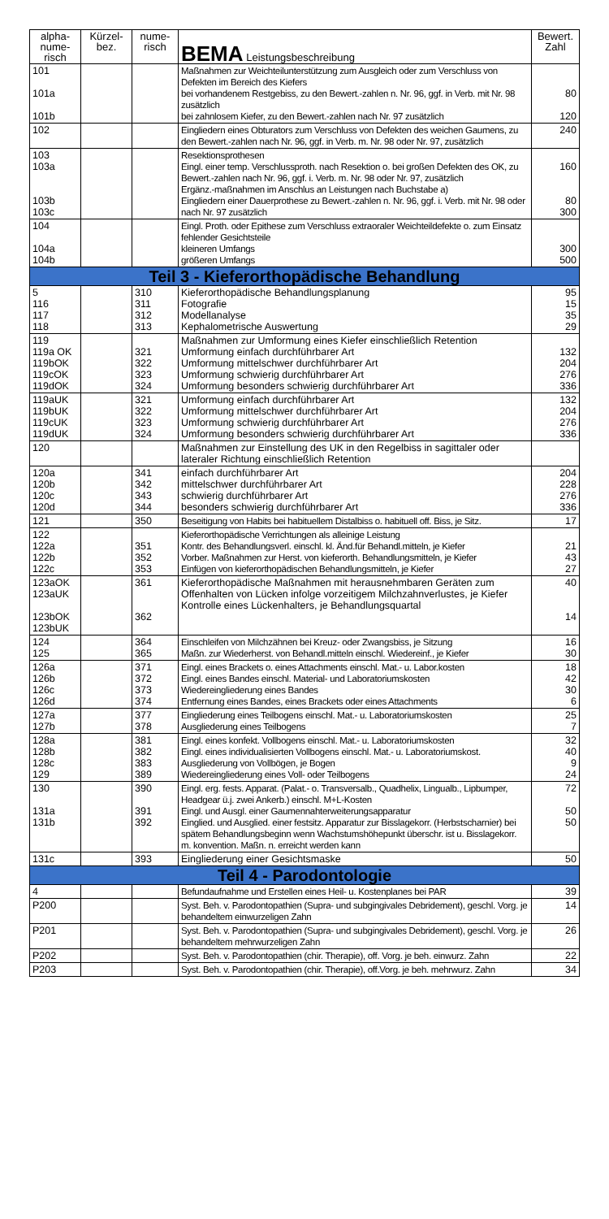| alpha- nume- risch | Kürzel- bez. | nume- risch | BEMA Leistungsbeschreibung | Bewert. Zahl |
| --- | --- | --- | --- | --- |
| 101 101a 101b | | | Maßnahmen zur Weichteilunterstützung zum Ausgleich oder zum Verschluss von Defekten im Bereich des Kiefers bei vorhandenem Restgebiss, zu den Bewert.-zahlen n. Nr. 96, ggf. in Verb. mit Nr. 98 zusätzlich bei zahnlosem Kiefer, zu den Bewert.-zahlen nach Nr. 97 zusätzlich | 80 120 |
| 102 | | | Eingliedern eines Obturators zum Verschluss von Defekten des weichen Gaumens, zu den Bewert.-zahlen nach Nr. 96, ggf. in Verb. m. Nr. 98 oder Nr. 97, zusätzlich | 240 |
| 103 103a 103b 103c | | | Resektionsprothesen Eingl. einer temp. Verschlussproth. nach Resektion o. bei großen Defekten des OK, zu Bewert.-zahlen nach Nr. 96, ggf. i. Verb. m. Nr. 98 oder Nr. 97, zusätzlich Ergänz.-maßnahmen im Anschlus an Leistungen nach Buchstabe a) Eingliedern einer Dauerprothese zu Bewert.-zahlen n. Nr. 96, ggf. i. Verb. mit Nr. 98 oder nach Nr. 97 zusätzlich | 160 80 300 |
| 104 104a 104b | | | Eingl. Proth. oder Epithese zum Verschluss extraoraler Weichteildefekte o. zum Einsatz fehlender Gesichtsteile kleineren Umfangs größeren Umfangs | 300 500 |
| Teil 3 - Kieferorthopädische Behandlung | | | | |
| 5 116 117 118 | | 310 311 312 313 | Kieferorthopädische Behandlungsplanung Fotografie Modellanalyse Kephalometrische Auswertung | 95 15 35 29 |
| 119 119a OK 119bOK 119cOK 119dOK | | 321 322 323 324 | Maßnahmen zur Umformung eines Kiefer einschließlich Retention Umformung einfach durchführbarer Art Umformung mittelschwer durchführbarer Art Umformung schwierig durchführbarer Art Umformung besonders schwierig durchführbarer Art | 132 204 276 336 |
| 119aUK 119bUK 119cUK 119dUK | | 321 322 323 324 | Umformung einfach durchführbarer Art Umformung mittelschwer durchführbarer Art Umformung schwierig durchführbarer Art Umformung besonders schwierig durchführbarer Art | 132 204 276 336 |
| 120 | | | Maßnahmen zur Einstellung des UK in den Regelbiss in sagittaler oder lateraler Richtung einschließlich Retention | |
| 120a 120b 120c 120d | | 341 342 343 344 | einfach durchführbarer Art mittelschwer durchführbarer Art schwierig durchführbarer Art besonders schwierig durchführbarer Art | 204 228 276 336 |
| 121 | | 350 | Beseitigung von Habits bei habituellem Distalbiss o. habituell off. Biss, je Sitz. | 17 |
| 122 122a 122b 122c | | 351 352 353 | Kieferorthopädische Verrichtungen als alleinige Leistung Kontr. des Behandlungsverl. einschl. kl. Änd.für Behandl.mitteln, je Kiefer Vorber. Maßnahmen zur Herst. von kieferorth. Behandlungsmitteln, je Kiefer Einfügen von kieferorthopädischen Behandlungsmitteln, je Kiefer | 21 43 27 |
| 123aOK 123aUK 123bOK 123bUK | | 361 362 | Kieferorthopädische Maßnahmen mit herausnehmbaren Geräten zum Offenhalten von Lücken infolge vorzeitigem Milchzahnverlustes, je Kiefer Kontrolle eines Lückenhalters, je Behandlungsquartal | 40 14 |
| 124 125 | | 364 365 | Einschleifen von Milchzähnen bei Kreuz- oder Zwangsbiss, je Sitzung Maßn. zur Wiederherst. von Behandl.mitteln einschl. Wiedereinf., je Kiefer | 16 30 |
| 126a 126b 126c 126d | | 371 372 373 374 | Eingl. eines Brackets o. eines Attachments einschl. Mat.- u. Labor.kosten Eingl. eines Bandes einschl. Material- und Laboratoriumskosten Wiedereingliederung eines Bandes Entfernung eines Bandes, eines Brackets oder eines Attachments | 18 42 30 6 |
| 127a 127b | | 377 378 | Eingliederung eines Teilbogens einschl. Mat.- u. Laboratoriumskosten Ausgliederung eines Teilbogens | 25 7 |
| 128a 128b 128c 129 | | 381 382 383 389 | Eingl. eines konfekt. Vollbogens einschl. Mat.- u. Laboratoriumskosten Eingl. eines individualisierten Vollbogens einschl. Mat.- u. Laboratoriumskost. Ausgliederung von Vollbögen, je Bogen Wiedereingliederung eines Voll- oder Teilbogens | 32 40 9 24 |
| 130 131a 131b | | 390 391 392 | Eingl. erg. fests. Apparat. (Palat.- o. Transversalb., Quadhelix, Lingualb., Lipbumper, Headgear ü.j. zwei Ankerb.) einschl. M+L-Kosten Eingl. und Ausgl. einer Gaumennahterweiterungsapparatur Einglied. und Ausglied. einer festsitz. Apparatur zur Bisslagekorr. (Herbstscharnier) bei spätem Behandlungsbeginn wenn Wachstumshöhepunkt überschr. ist u. Bisslagekorr. m. konvention. Maßn. n. erreicht werden kann | 72 50 50 |
| 131c | | 393 | Eingliederung einer Gesichtsmaske | 50 |
| Teil 4 - Parodontologie | | | | |
| 4 | | | Befundaufnahme und Erstellen eines Heil- u. Kostenplanes bei PAR | 39 |
| P200 | | | Syst. Beh. v. Parodontopathien (Supra- und subgingivales Debridement), geschl. Vorg. je behandeltem einwurzeligen Zahn | 14 |
| P201 | | | Syst. Beh. v. Parodontopathien (Supra- und subgingivales Debridement), geschl. Vorg. je behandeltem mehrwurzeligen Zahn | 26 |
| P202 | | | Syst. Beh. v. Parodontopathien (chir. Therapie), off. Vorg. je beh. einwurz. Zahn | 22 |
| P203 | | | Syst. Beh. v. Parodontopathien (chir. Therapie), off.Vorg. je beh. mehrwurz. Zahn | 34 |